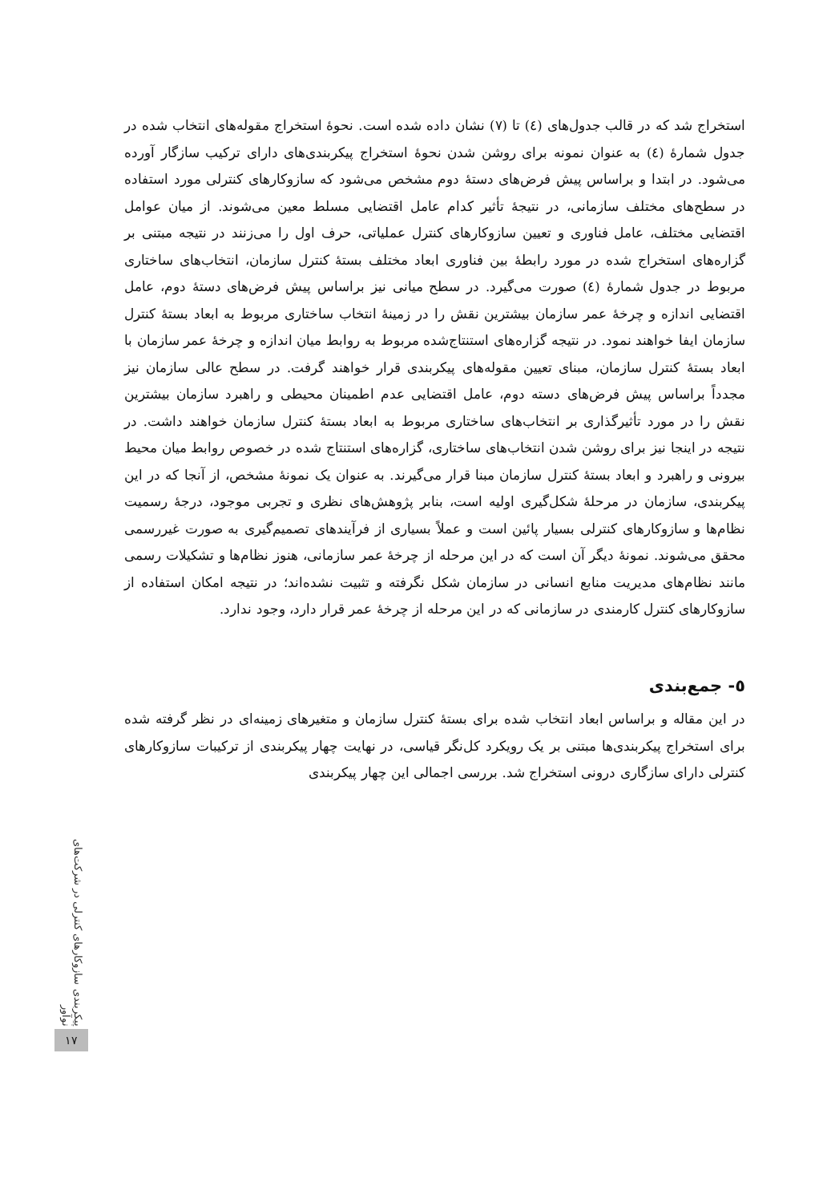استخراج شد که در قالب جدول‌های (٤) تا (٧) نشان داده شده است. نحوهٔ استخراج مقوله‌های انتخاب شده در جدول شمارهٔ (٤) به عنوان نمونه برای روشن شدن نحوهٔ استخراج پیکربندی‌های دارای ترکیب سازگار آورده می‌شود. در ابتدا و براساس پیش فرض‌های دستهٔ دوم مشخص می‌شود که سازوکارهای کنترلی مورد استفاده در سطح‌های مختلف سازمانی، در نتیجهٔ تأثیر کدام عامل اقتضایی مسلط معین می‌شوند. از میان عوامل اقتضایی مختلف، عامل فناوری و تعیین سازوکارهای کنترل عملیاتی، حرف اول را می‌زنند در نتیجه مبتنی بر گزاره‌های استخراج شده در مورد رابطهٔ بین فناوری ابعاد مختلف بستهٔ کنترل سازمان، انتخاب‌های ساختاری مربوط در جدول شمارهٔ (٤) صورت می‌گیرد. در سطح میانی نیز براساس پیش فرض‌های دستهٔ دوم، عامل اقتضایی اندازه و چرخهٔ عمر سازمان بیشترین نقش را در زمینهٔ انتخاب ساختاری مربوط به ابعاد بستهٔ کنترل سازمان ایفا خواهند نمود. در نتیجه گزاره‌های استنتاج‌شده مربوط به روابط میان اندازه و چرخهٔ عمر سازمان با ابعاد بستهٔ کنترل سازمان، مبنای تعیین مقوله‌های پیکربندی قرار خواهند گرفت. در سطح عالی سازمان نیز مجدداً براساس پیش فرض‌های دسته دوم، عامل اقتضایی عدم اطمینان محیطی و راهبرد سازمان بیشترین نقش را در مورد تأثیرگذاری بر انتخاب‌های ساختاری مربوط به ابعاد بستهٔ کنترل سازمان خواهند داشت. در نتیجه در اینجا نیز برای روشن شدن انتخاب‌های ساختاری، گزاره‌های استنتاج شده در خصوص روابط میان محیط بیرونی و راهبرد و ابعاد بستهٔ کنترل سازمان مبنا قرار می‌گیرند. به عنوان یک نمونهٔ مشخص، از آنجا که در این پیکربندی، سازمان در مرحلهٔ شکل‌گیری اولیه است، بنابر پژوهش‌های نظری و تجربی موجود، درجهٔ رسمیت نظام‌ها و سازوکارهای کنترلی بسیار پائین است و عملاً بسیاری از فرآیندهای تصمیم‌گیری به صورت غیررسمی محقق می‌شوند. نمونهٔ دیگر آن است که در این مرحله از چرخهٔ عمر سازمانی، هنوز نظام‌ها و تشکیلات رسمی مانند نظام‌های مدیریت منابع انسانی در سازمان شکل نگرفته و تثبیت نشده‌اند؛ در نتیجه امکان استفاده از سازوکارهای کنترل کارمندی در سازمانی که در این مرحله از چرخهٔ عمر قرار دارد، وجود ندارد.
٥- جمع‌بندی
در این مقاله و براساس ابعاد انتخاب شده برای بستهٔ کنترل سازمان و متغیرهای زمینه‌ای در نظر گرفته شده برای استخراج پیکربندی‌ها مبتنی بر یک رویکرد کل‌نگر قیاسی، در نهایت چهار پیکربندی از ترکیبات سازوکارهای کنترلی دارای سازگاری درونی استخراج شد. بررسی اجمالی این چهار پیکربندی
پیکربندی سازوکارهای کنترلی در شرکت‌های نوآور
١٧